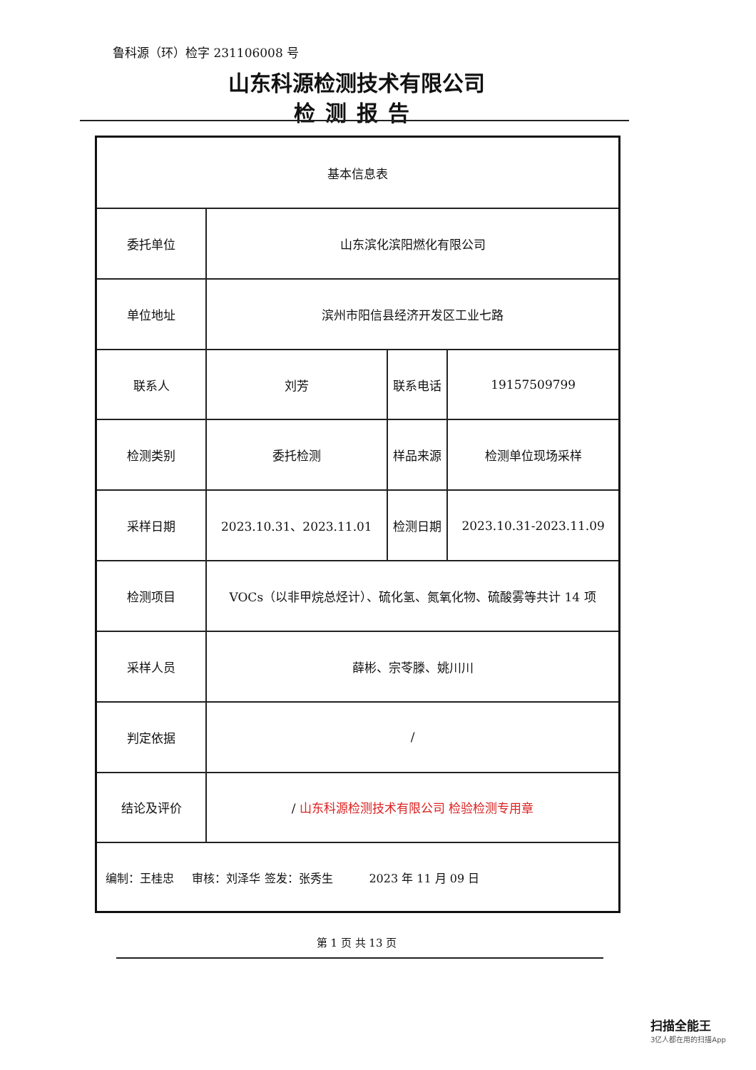鲁科源（环）检字 231106008 号
山东科源检测技术有限公司
检测报告
| 基本信息表 | | | |
| 委托单位 | 山东滨化滨阳燃化有限公司 | | |
| 单位地址 | 滨州市阳信县经济开发区工业七路 | | |
| 联系人 | 刘芳 | 联系电话 | 19157509799 |
| 检测类别 | 委托检测 | 样品来源 | 检测单位现场采样 |
| 采样日期 | 2023.10.31、2023.11.01 | 检测日期 | 2023.10.31-2023.11.09 |
| 检测项目 | VOCs（以非甲烷总烃计）、硫化氢、氮氧化物、硫酸雾等共计 14 项 | | |
| 采样人员 | 薛彬、宗苓滕、姚川川 | | |
| 判定依据 | / | | |
| 结论及评价 | / 山东科源检测技术有限公司 检验检测专用章 | | |
| 编制：王桂忠 审核：刘泽华 签发：张秀生 2023 年 11 月 09 日 | | | |
第 1 页 共 13 页
扫描全能王
3亿人都在用的扫描App